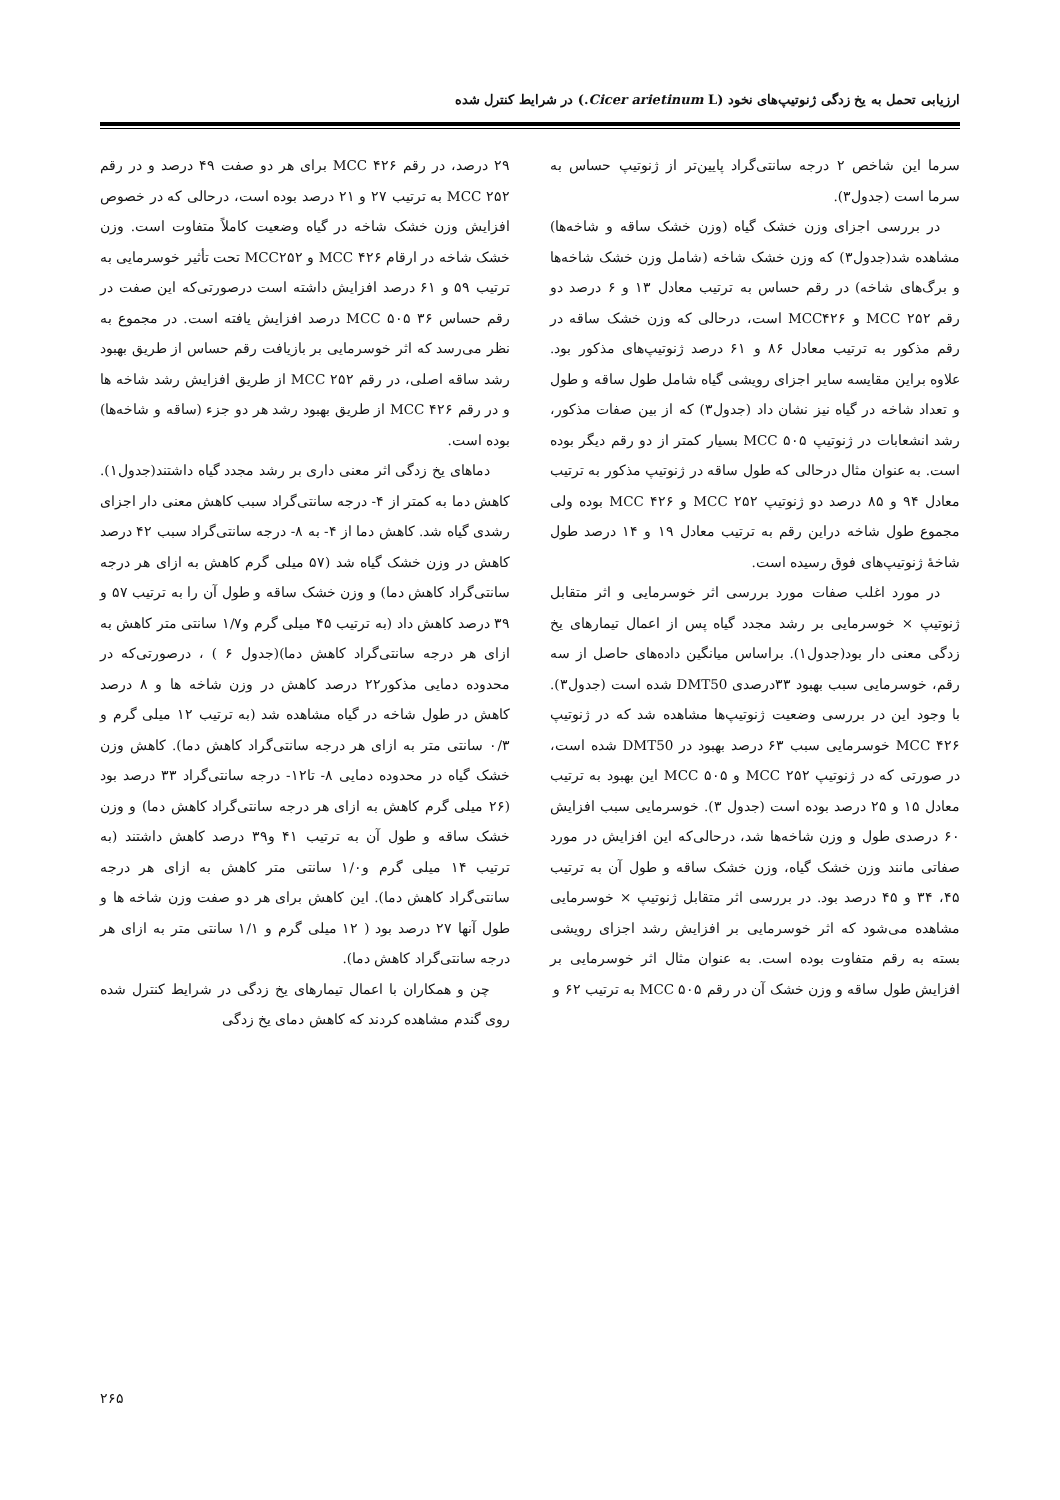ارزیابی تحمل به یخ زدگی ژنوتیپ‌های نخود (Cicer arietinum L.) در شرایط کنترل شده
سرما این شاخص ۲ درجه سانتی‌گراد پایین‌تر از ژنوتیپ حساس به سرما است (جدول۳).
در بررسی اجزای وزن خشک گیاه (وزن خشک ساقه و شاخه‌ها) مشاهده شد(جدول۳) که وزن خشک شاخه (شامل وزن خشک شاخه‌ها و برگ‌های شاخه) در رقم حساس به ترتیب معادل ۱۳ و ۶ درصد دو رقم MCC ۲۵۲ و MCC۴۲۶ است، درحالی که وزن خشک ساقه در رقم مذکور به ترتیب معادل ۸۶ و ۶۱ درصد ژنوتیپ‌های مذکور بود. علاوه براین مقایسه سایر اجزای رویشی گیاه شامل طول ساقه و طول و تعداد شاخه در گیاه نیز نشان داد (جدول۳) که از بین صفات مذکور، رشد انشعابات در ژنوتیپ MCC ۵۰۵ بسیار کمتر از دو رقم دیگر بوده است. به عنوان مثال درحالی که طول ساقه در ژنوتیپ مذکور به ترتیب معادل ۹۴ و ۸۵ درصد دو ژنوتیپ MCC ۲۵۲ و MCC ۴۲۶ بوده ولی مجموع طول شاخه دراین رقم به ترتیب معادل ۱۹ و ۱۴ درصد طول شاخهٔ ژنوتیپ‌های فوق رسیده است.
در مورد اغلب صفات مورد بررسی اثر خوسرمایی و اثر متقابل ژنوتیپ × خوسرمایی بر رشد مجدد گیاه پس از اعمال تیمارهای یخ زدگی معنی دار بود(جدول۱). براساس میانگین داده‌های حاصل از سه رقم، خوسرمایی سبب بهبود ۳۳درصدی DMT50 شده است (جدول۳). با وجود این در بررسی وضعیت ژنوتیپ‌ها مشاهده شد که در ژنوتیپ MCC ۴۲۶ خوسرمایی سبب ۶۳ درصد بهبود در DMT50 شده است، در صورتی که در ژنوتیپ MCC ۲۵۲ و MCC ۵۰۵ این بهبود به ترتیب معادل ۱۵ و ۲۵ درصد بوده است (جدول ۳). خوسرمایی سبب افزایش ۶۰ درصدی طول و وزن شاخه‌ها شد، درحالی‌که این افزایش در مورد صفاتی مانند وزن خشک گیاه، وزن خشک ساقه و طول آن به ترتیب ۴۵، ۳۴ و ۴۵ درصد بود. در بررسی اثر متقابل ژنوتیپ × خوسرمایی مشاهده می‌شود که اثر خوسرمایی بر افزایش رشد اجزای رویشی بسته به رقم متفاوت بوده است. به عنوان مثال اثر خوسرمایی بر افزایش طول ساقه و وزن خشک آن در رقم MCC ۵۰۵ به ترتیب ۶۲ و
۲۹ درصد، در رقم MCC ۴۲۶ برای هر دو صفت ۴۹ درصد و در رقم MCC ۲۵۲ به ترتیب ۲۷ و ۲۱ درصد بوده است، درحالی که در خصوص افزایش وزن خشک شاخه در گیاه وضعیت کاملاً متفاوت است. وزن خشک شاخه در ارقام MCC ۴۲۶ و MCC۲۵۲ تحت تأثیر خوسرمایی به ترتیب ۵۹ و ۶۱ درصد افزایش داشته است درصورتی‌که این صفت در رقم حساس MCC ۵۰۵ ۳۶ درصد افزایش یافته است. در مجموع به نظر می‌رسد که اثر خوسرمایی بر بازیافت رقم حساس از طریق بهبود رشد ساقه اصلی، در رقم MCC ۲۵۲ از طریق افزایش رشد شاخه ها و در رقم MCC ۴۲۶ از طریق بهبود رشد هر دو جزء (ساقه و شاخه‌ها) بوده است.
دماهای یخ زدگی اثر معنی داری بر رشد مجدد گیاه داشتند(جدول۱). کاهش دما به کمتر از ۴- درجه سانتی‌گراد سبب کاهش معنی دار اجزای رشدی گیاه شد. کاهش دما از ۴- به ۸- درجه سانتی‌گراد سبب ۴۲ درصد کاهش در وزن خشک گیاه شد (۵۷ میلی گرم کاهش به ازای هر درجه سانتی‌گراد کاهش دما) و وزن خشک ساقه و طول آن را به ترتیب ۵۷ و ۳۹ درصد کاهش داد (به ترتیب ۴۵ میلی گرم و۱/۷ سانتی متر کاهش به ازای هر درجه سانتی‌گراد کاهش دما)(جدول ۶ ) ، درصورتی‌که در محدوده دمایی مذکور۲۲ درصد کاهش در وزن شاخه ها و ۸ درصد کاهش در طول شاخه در گیاه مشاهده شد (به ترتیب ۱۲ میلی گرم و ۰/۳ سانتی متر به ازای هر درجه سانتی‌گراد کاهش دما). کاهش وزن خشک گیاه در محدوده دمایی ۸- تا۱۲- درجه سانتی‌گراد ۳۳ درصد بود (۲۶ میلی گرم کاهش به ازای هر درجه سانتی‌گراد کاهش دما) و وزن خشک ساقه و طول آن به ترتیب ۴۱ و۳۹ درصد کاهش داشتند (به ترتیب ۱۴ میلی گرم و۱/۰ سانتی متر کاهش به ازای هر درجه سانتی‌گراد کاهش دما). این کاهش برای هر دو صفت وزن شاخه ها و طول آنها ۲۷ درصد بود ( ۱۲ میلی گرم و ۱/۱ سانتی متر به ازای هر درجه سانتی‌گراد کاهش دما).
چن و همکاران با اعمال تیمارهای یخ زدگی در شرایط کنترل شده روی گندم مشاهده کردند که کاهش دمای یخ زدگی
۲۶۵